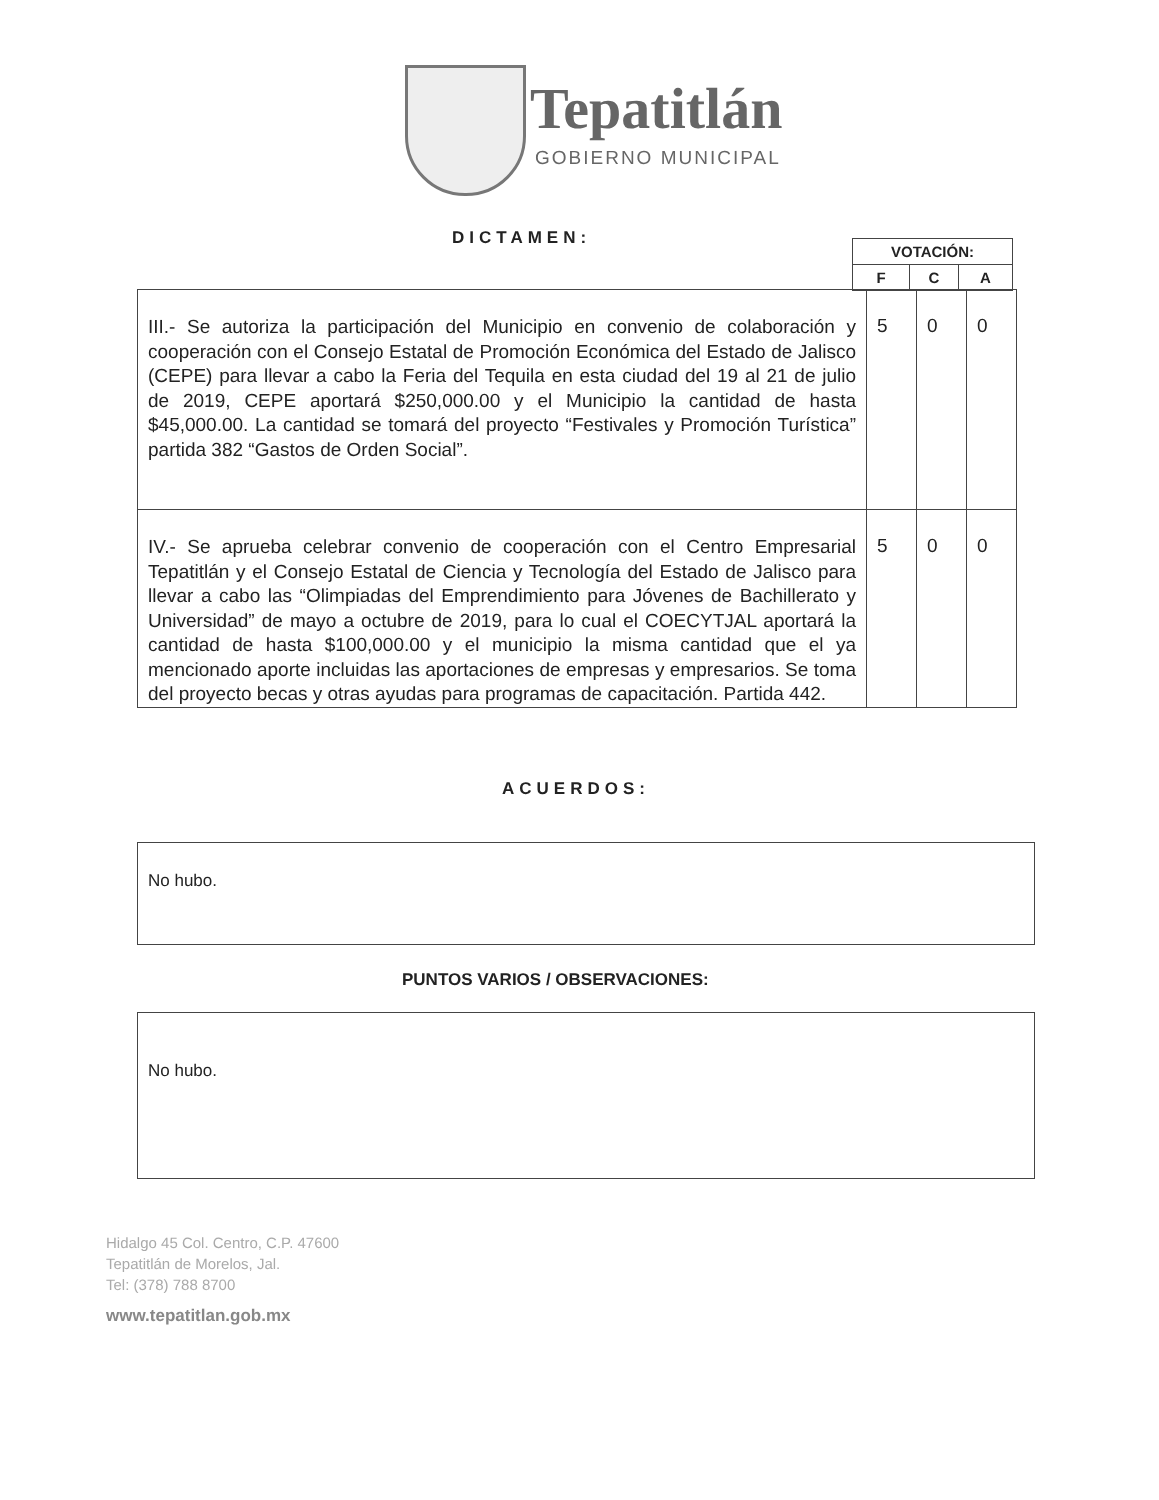Tepatitlán
GOBIERNO MUNICIPAL
DICTAMEN:
| VOTACIÓN: | | |
| F | C | A |
| III.- Se autoriza la participación del Municipio en convenio de colaboración y cooperación con el Consejo Estatal de Promoción Económica del Estado de Jalisco (CEPE) para llevar a cabo la Feria del Tequila en esta ciudad del 19 al 21 de julio de 2019, CEPE aportará $250,000.00 y el Municipio la cantidad de hasta $45,000.00. La cantidad se tomará del proyecto “Festivales y Promoción Turística” partida 382 “Gastos de Orden Social”. | 5 | 0 | 0 |
| IV.- Se aprueba celebrar convenio de cooperación con el Centro Empresarial Tepatitlán y el Consejo Estatal de Ciencia y Tecnología del Estado de Jalisco para llevar a cabo las “Olimpiadas del Emprendimiento para Jóvenes de Bachillerato y Universidad” de mayo a octubre de 2019, para lo cual el COECYTJAL aportará la cantidad de hasta $100,000.00 y el municipio la misma cantidad que el ya mencionado aporte incluidas las aportaciones de empresas y empresarios. Se toma del proyecto becas y otras ayudas para programas de capacitación. Partida 442. | 5 | 0 | 0 |
ACUERDOS:
No hubo.
PUNTOS VARIOS / OBSERVACIONES:
No hubo.
Hidalgo 45 Col. Centro, C.P. 47600
Tepatitlán de Morelos, Jal.
Tel: (378) 788 8700
www.tepatitlan.gob.mx